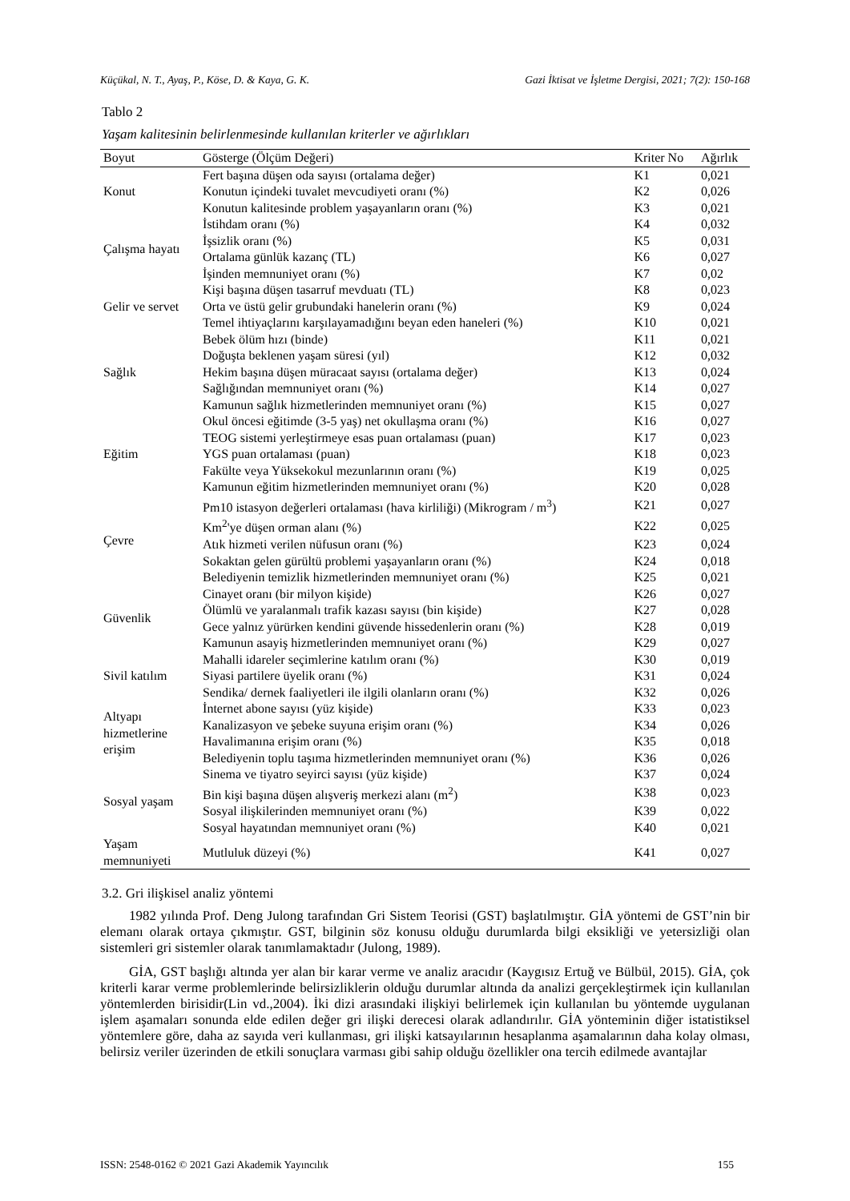Küçükal, N. T., Ayaş, P., Köse, D. & Kaya, G. K. Gazi İktisat ve İşletme Dergisi, 2021; 7(2): 150-168
Tablo 2
Yaşam kalitesinin belirlenmesinde kullanılan kriterler ve ağırlıkları
| Boyut | Gösterge (Ölçüm Değeri) | Kriter No | Ağırlık |
| --- | --- | --- | --- |
| Konut | Fert başına düşen oda sayısı (ortalama değer) | K1 | 0,021 |
| | Konutun içindeki tuvalet mevcudiyeti oranı (%) | K2 | 0,026 |
| | Konutun kalitesinde problem yaşayanların oranı (%) | K3 | 0,021 |
| Çalışma hayatı | İstihdam oranı (%) | K4 | 0,032 |
| | İşsizlik oranı (%) | K5 | 0,031 |
| | Ortalama günlük kazanç (TL) | K6 | 0,027 |
| | İşinden memnuniyet oranı (%) | K7 | 0,02 |
| Gelir ve servet | Kişi başına düşen tasarruf mevduatı (TL) | K8 | 0,023 |
| | Orta ve üstü gelir grubundaki hanelerin oranı (%) | K9 | 0,024 |
| | Temel ihtiyaçlarını karşılayamadığını beyan eden haneleri (%) | K10 | 0,021 |
| Sağlık | Bebek ölüm hızı (binde) | K11 | 0,021 |
| | Doğuşta beklenen yaşam süresi (yıl) | K12 | 0,032 |
| | Hekim başına düşen müracaat sayısı (ortalama değer) | K13 | 0,024 |
| | Sağlığından memnuniyet oranı (%) | K14 | 0,027 |
| | Kamunun sağlık hizmetlerinden memnuniyet oranı (%) | K15 | 0,027 |
| Eğitim | Okul öncesi eğitimde (3-5 yaş) net okullaşma oranı (%) | K16 | 0,027 |
| | TEOG sistemi yerleştirmeye esas puan ortalaması (puan) | K17 | 0,023 |
| | YGS puan ortalaması (puan) | K18 | 0,023 |
| | Fakülte veya Yüksekokul mezunlarının oranı (%) | K19 | 0,025 |
| | Kamunun eğitim hizmetlerinden memnuniyet oranı (%) | K20 | 0,028 |
| Çevre | Pm10 istasyon değerleri ortalaması (hava kirliliği) (Mikrogram / m<sup>3</sup>) | K21 | 0,027 |
| | Km<sup>2</sup>'ye düşen orman alanı (%) | K22 | 0,025 |
| | Atık hizmeti verilen nüfusun oranı (%) | K23 | 0,024 |
| | Sokaktan gelen gürültü problemi yaşayanların oranı (%) | K24 | 0,018 |
| | Belediyenin temizlik hizmetlerinden memnuniyet oranı (%) | K25 | 0,021 |
| Güvenlik | Cinayet oranı (bir milyon kişide) | K26 | 0,027 |
| | Ölümlü ve yaralanmalı trafik kazası sayısı (bin kişide) | K27 | 0,028 |
| | Gece yalnız yürürken kendini güvende hissedenlerin oranı (%) | K28 | 0,019 |
| | Kamunun asayiş hizmetlerinden memnuniyet oranı (%) | K29 | 0,027 |
| Sivil katılım | Mahalli idareler seçimlerine katılım oranı (%) | K30 | 0,019 |
| | Siyasi partilere üyelik oranı (%) | K31 | 0,024 |
| | Sendika/ dernek faaliyetleri ile ilgili olanların oranı (%) | K32 | 0,026 |
| Altyapı hizmetlerine erişim | İnternet abone sayısı (yüz kişide) | K33 | 0,023 |
| | Kanalizasyon ve şebeke suyuna erişim oranı (%) | K34 | 0,026 |
| | Havalimanına erişim oranı (%) | K35 | 0,018 |
| | Belediyenin toplu taşıma hizmetlerinden memnuniyet oranı (%) | K36 | 0,026 |
| Sosyal yaşam | Sinema ve tiyatro seyirci sayısı (yüz kişide) | K37 | 0,024 |
| | Bin kişi başına düşen alışveriş merkezi alanı (m<sup>2</sup>) | K38 | 0,023 |
| | Sosyal ilişkilerinden memnuniyet oranı (%) | K39 | 0,022 |
| | Sosyal hayatından memnuniyet oranı (%) | K40 | 0,021 |
| Yaşam memnuniyeti | Mutluluk düzeyi (%) | K41 | 0,027 |
3.2. Gri ilişkisel analiz yöntemi
1982 yılında Prof. Deng Julong tarafından Gri Sistem Teorisi (GST) başlatılmıştır. GİA yöntemi de GST’nin bir elemanı olarak ortaya çıkmıştır. GST, bilginin söz konusu olduğu durumlarda bilgi eksikliği ve yetersizliği olan sistemleri gri sistemler olarak tanımlamaktadır (Julong, 1989).
GİA, GST başlığı altında yer alan bir karar verme ve analiz aracıdır (Kaygısız Ertuğ ve Bülbül, 2015). GİA, çok kriterli karar verme problemlerinde belirsizliklerin olduğu durumlar altında da analizi gerçekleştirmek için kullanılan yöntemlerden birisidir(Lin vd.,2004). İki dizi arasındaki ilişkiyi belirlemek için kullanılan bu yöntemde uygulanan işlem aşamaları sonunda elde edilen değer gri ilişki derecesi olarak adlandırılır. GİA yönteminin diğer istatistiksel yöntemlere göre, daha az sayıda veri kullanması, gri ilişki katsayılarının hesaplanma aşamalarının daha kolay olması, belirsiz veriler üzerinden de etkili sonuçlara varması gibi sahip olduğu özellikler ona tercih edilmede avantajlar
ISSN: 2548-0162 © 2021 Gazi Akademik Yayıncılık 155